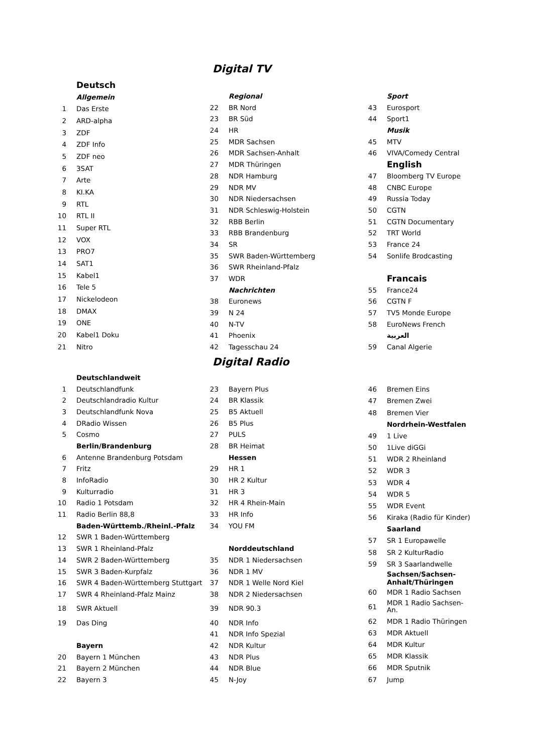Digital TV
| | Deutsch |
| | Allgemein |
| 1 | Das Erste |
| 2 | ARD-alpha |
| 3 | ZDF |
| 4 | ZDF Info |
| 5 | ZDF neo |
| 6 | 3SAT |
| 7 | Arte |
| 8 | KI.KA |
| 9 | RTL |
| 10 | RTL II |
| 11 | Super RTL |
| 12 | VOX |
| 13 | PRO7 |
| 14 | SAT1 |
| 15 | Kabel1 |
| 16 | Tele 5 |
| 17 | Nickelodeon |
| 18 | DMAX |
| 19 | ONE |
| 20 | Kabel1 Doku |
| 21 | Nitro |
| | Regional |
| 22 | BR Nord |
| 23 | BR Süd |
| 24 | HR |
| 25 | MDR Sachsen |
| 26 | MDR Sachsen-Anhalt |
| 27 | MDR Thüringen |
| 28 | NDR Hamburg |
| 29 | NDR MV |
| 30 | NDR Niedersachsen |
| 31 | NDR Schleswig-Holstein |
| 32 | RBB Berlin |
| 33 | RBB Brandenburg |
| 34 | SR |
| 35 | SWR Baden-Württemberg |
| 36 | SWR Rheinland-Pfalz |
| 37 | WDR |
| | Nachrichten |
| 38 | Euronews |
| 39 | N 24 |
| 40 | N-TV |
| 41 | Phoenix |
| 42 | Tagesschau 24 |
| | Sport |
| 43 | Eurosport |
| 44 | Sport1 |
| | Musik |
| 45 | MTV |
| 46 | VIVA/Comedy Central |
| | English |
| 47 | Bloomberg TV Europe |
| 48 | CNBC Europe |
| 49 | Russia Today |
| 50 | CGTN |
| 51 | CGTN Documentary |
| 52 | TRT World |
| 53 | France 24 |
| 54 | Sonlife Brodcasting |
| | Francais |
| 55 | France24 |
| 56 | CGTN F |
| 57 | TV5 Monde Europe |
| 58 | EuroNews French |
| | العربية |
| 59 | Canal Algerie |
Digital Radio
| | Deutschlandweit |
| 1 | Deutschlandfunk |
| 2 | Deutschlandradio Kultur |
| 3 | Deutschlandfunk Nova |
| 4 | DRadio Wissen |
| 5 | Cosmo |
| | Berlin/Brandenburg |
| 6 | Antenne Brandenburg Potsdam |
| 7 | Fritz |
| 8 | InfoRadio |
| 9 | Kulturradio |
| 10 | Radio 1 Potsdam |
| 11 | Radio Berlin 88,8 |
| | Baden-Württemb./Rheinl.-Pfalz |
| 12 | SWR 1 Baden-Württemberg |
| 13 | SWR 1 Rheinland-Pfalz |
| 14 | SWR 2 Baden-Württemberg |
| 15 | SWR 3 Baden-Kurpfalz |
| 16 | SWR 4 Baden-Württemberg Stuttgart |
| 17 | SWR 4 Rheinland-Pfalz Mainz |
| 18 | SWR Aktuell |
| 19 | Das Ding |
| | Bayern |
| 20 | Bayern 1 München |
| 21 | Bayern 2 München |
| 22 | Bayern 3 |
| 23 | Bayern Plus |
| 24 | BR Klassik |
| 25 | B5 Aktuell |
| 26 | B5 Plus |
| 27 | PULS |
| 28 | BR Heimat |
| | Hessen |
| 29 | HR 1 |
| 30 | HR 2 Kultur |
| 31 | HR 3 |
| 32 | HR 4 Rhein-Main |
| 33 | HR Info |
| 34 | YOU FM |
| | Norddeutschland |
| 35 | NDR 1 Niedersachsen |
| 36 | NDR 1 MV |
| 37 | NDR 1 Welle Nord Kiel |
| 38 | NDR 2 Niedersachsen |
| 39 | NDR 90.3 |
| 40 | NDR Info |
| 41 | NDR Info Spezial |
| 42 | NDR Kultur |
| 43 | NDR Plus |
| 44 | NDR Blue |
| 45 | N-Joy |
| 46 | Bremen Eins |
| 47 | Bremen Zwei |
| 48 | Bremen Vier |
| | Nordrhein-Westfalen |
| 49 | 1 Live |
| 50 | 1Live diGGi |
| 51 | WDR 2 Rheinland |
| 52 | WDR 3 |
| 53 | WDR 4 |
| 54 | WDR 5 |
| 55 | WDR Event |
| 56 | Kiraka (Radio für Kinder) |
| | Saarland |
| 57 | SR 1 Europawelle |
| 58 | SR 2 KulturRadio |
| 59 | SR 3 Saarlandwelle |
| | Sachsen/Sachsen- Anhalt/Thüringen |
| 60 | MDR 1 Radio Sachsen |
| 61 | MDR 1 Radio Sachsen- An. |
| 62 | MDR 1 Radio Thüringen |
| 63 | MDR Aktuell |
| 64 | MDR Kultur |
| 65 | MDR Klassik |
| 66 | MDR Sputnik |
| 67 | Jump |